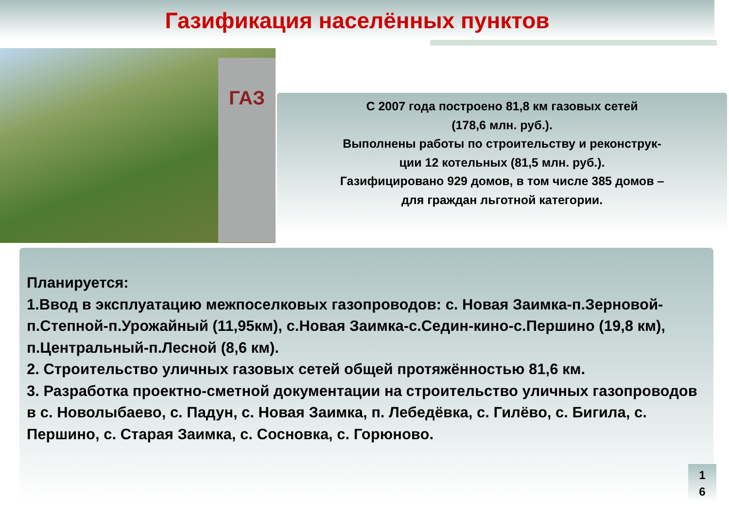Газификация населённых пунктов
ГАЗ
С 2007 года построено 81,8 км газовых сетей
(178,6 млн. руб.).
Выполнены работы по строительству и реконструк-
ции 12 котельных (81,5 млн. руб.).
Газифицировано 929 домов, в том числе 385 домов –
для граждан льготной категории.
Планируется:
1.Ввод в эксплуатацию межпоселковых газопроводов: с. Новая Заимка-п.Зерновой-п.Степной-п.Урожайный (11,95км), с.Новая Заимка-с.Седин-кино-с.Першино (19,8 км), п.Центральный-п.Лесной (8,6 км).
2. Строительство уличных газовых сетей общей протяжённостью 81,6 км.
3. Разработка проектно-сметной документации на строительство уличных газопроводов в с. Новолыбаево, с. Падун, с. Новая Заимка, п. Лебедёвка, с. Гилёво, с. Бигила, с. Першино, с. Старая Заимка, с. Сосновка, с. Горюново.
1
6